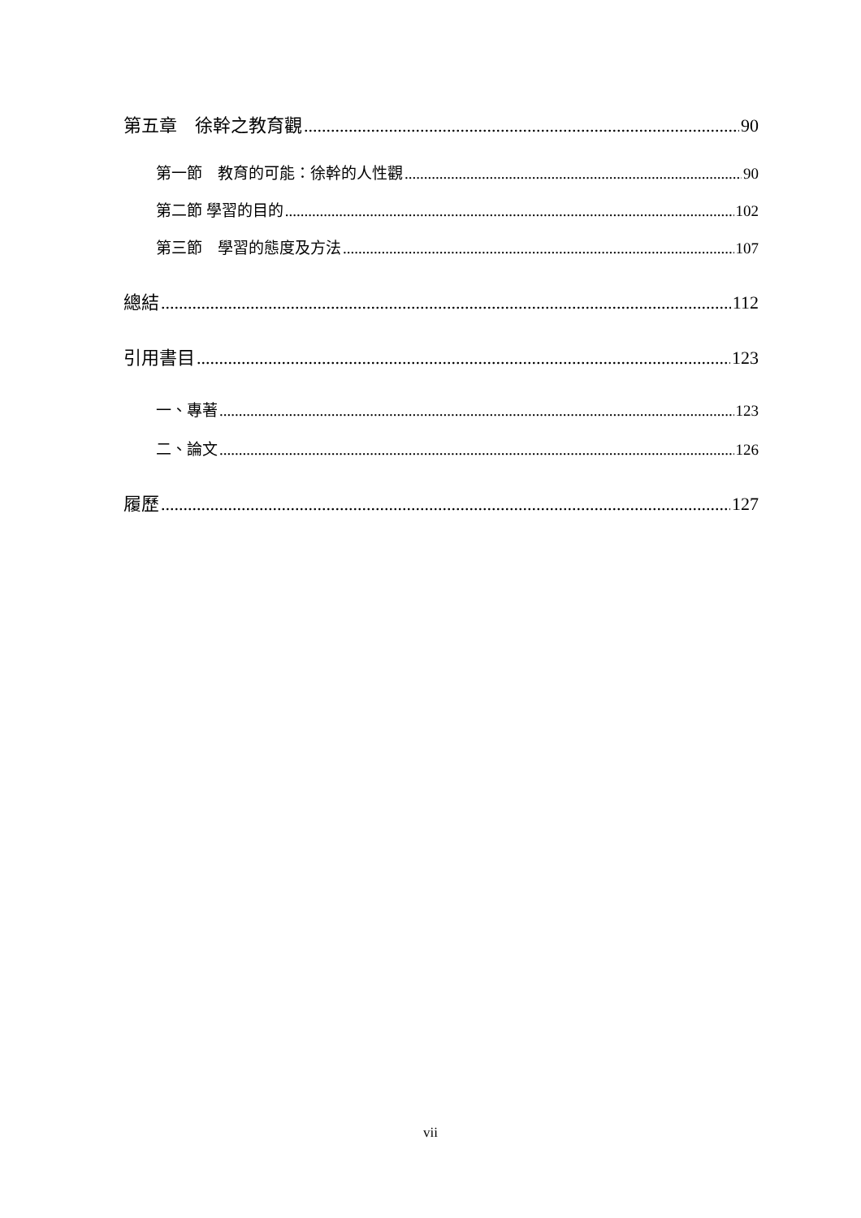第五章　徐幹之教育觀 90
第一節　教育的可能：徐幹的人性觀 90
第二節 學習的目的 102
第三節　學習的態度及方法 107
總結 112
引用書目 123
一、專著 123
二、論文 126
履歷 127
vii